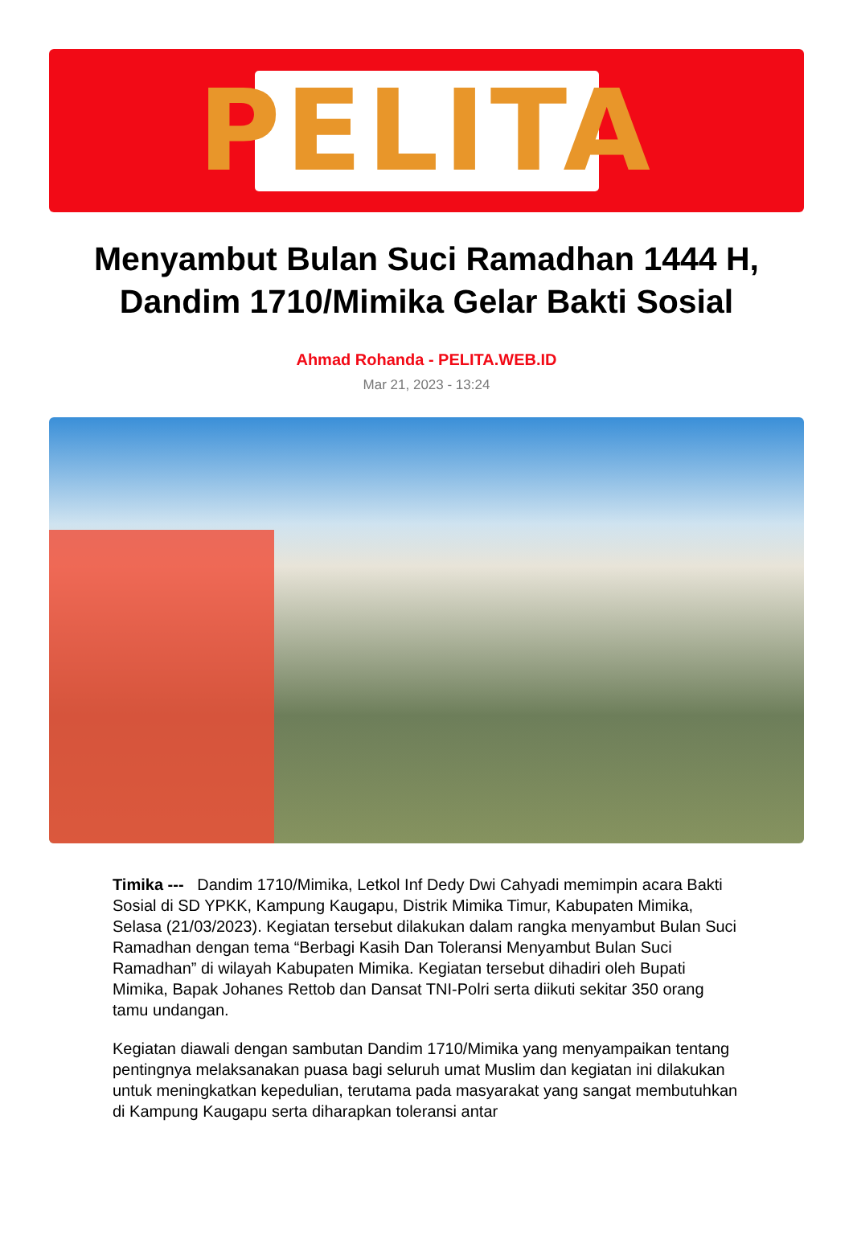PELITA
Menyambut Bulan Suci Ramadhan 1444 H, Dandim 1710/Mimika Gelar Bakti Sosial
Ahmad Rohanda - PELITA.WEB.ID
Mar 21, 2023 - 13:24
Timika --- Dandim 1710/Mimika, Letkol Inf Dedy Dwi Cahyadi memimpin acara Bakti Sosial di SD YPKK, Kampung Kaugapu, Distrik Mimika Timur, Kabupaten Mimika, Selasa (21/03/2023). Kegiatan tersebut dilakukan dalam rangka menyambut Bulan Suci Ramadhan dengan tema “Berbagi Kasih Dan Toleransi Menyambut Bulan Suci Ramadhan” di wilayah Kabupaten Mimika. Kegiatan tersebut dihadiri oleh Bupati Mimika, Bapak Johanes Rettob dan Dansat TNI-Polri serta diikuti sekitar 350 orang tamu undangan.
Kegiatan diawali dengan sambutan Dandim 1710/Mimika yang menyampaikan tentang pentingnya melaksanakan puasa bagi seluruh umat Muslim dan kegiatan ini dilakukan untuk meningkatkan kepedulian, terutama pada masyarakat yang sangat membutuhkan di Kampung Kaugapu serta diharapkan toleransi antar